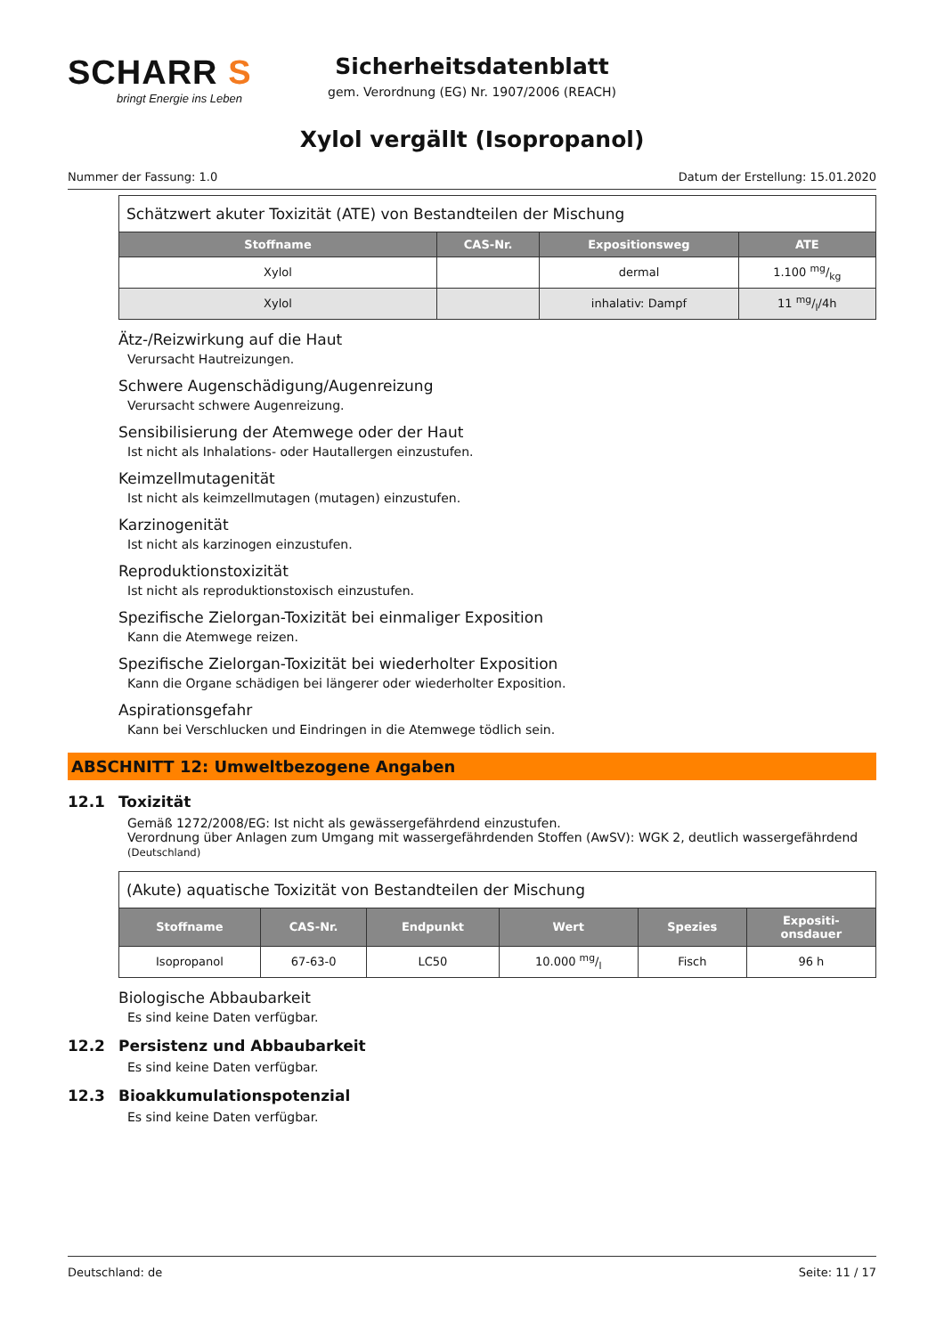SCHARR S
bringt Energie ins Leben
Sicherheitsdatenblatt
gem. Verordnung (EG) Nr. 1907/2006 (REACH)
Xylol vergällt (Isopropanol)
Nummer der Fassung: 1.0 Datum der Erstellung: 15.01.2020
| Schätzwert akuter Toxizität (ATE) von Bestandteilen der Mischung | | | |
| Stoffname | CAS-Nr. | Expositionsweg | ATE |
| Xylol | | dermal | 1.100 mg/kg |
| Xylol | | inhalativ: Dampf | 11 mg/l/4h |
Ätz-/Reizwirkung auf die Haut
Verursacht Hautreizungen.
Schwere Augenschädigung/Augenreizung
Verursacht schwere Augenreizung.
Sensibilisierung der Atemwege oder der Haut
Ist nicht als Inhalations- oder Hautallergen einzustufen.
Keimzellmutagenität
Ist nicht als keimzellmutagen (mutagen) einzustufen.
Karzinogenität
Ist nicht als karzinogen einzustufen.
Reproduktionstoxizität
Ist nicht als reproduktionstoxisch einzustufen.
Spezifische Zielorgan-Toxizität bei einmaliger Exposition
Kann die Atemwege reizen.
Spezifische Zielorgan-Toxizität bei wiederholter Exposition
Kann die Organe schädigen bei längerer oder wiederholter Exposition.
Aspirationsgefahr
Kann bei Verschlucken und Eindringen in die Atemwege tödlich sein.
ABSCHNITT 12: Umweltbezogene Angaben
12.1 Toxizität
Gemäß 1272/2008/EG: Ist nicht als gewässergefährdend einzustufen.
Verordnung über Anlagen zum Umgang mit wassergefährdenden Stoffen (AwSV): WGK 2, deutlich wassergefährdend (Deutschland)
| (Akute) aquatische Toxizität von Bestandteilen der Mischung | | | | | |
| Stoffname | CAS-Nr. | Endpunkt | Wert | Spezies | Expositi- onsdauer |
| Isopropanol | 67-63-0 | LC50 | 10.000 mg/l | Fisch | 96 h |
Biologische Abbaubarkeit
Es sind keine Daten verfügbar.
12.2 Persistenz und Abbaubarkeit
Es sind keine Daten verfügbar.
12.3 Bioakkumulationspotenzial
Es sind keine Daten verfügbar.
Deutschland: de Seite: 11 / 17